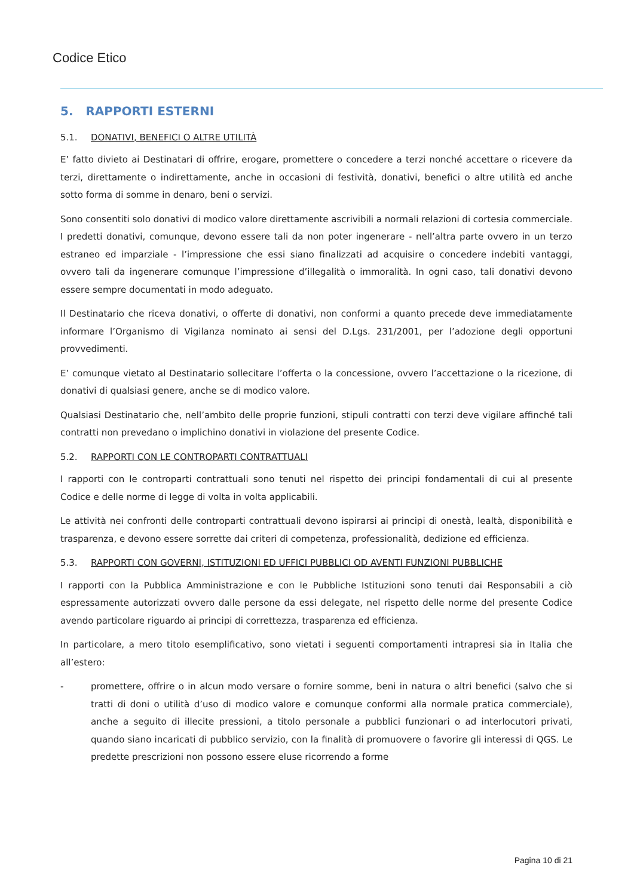Codice Etico
5. RAPPORTI ESTERNI
5.1. DONATIVI, BENEFICI O ALTRE UTILITÀ
E’ fatto divieto ai Destinatari di offrire, erogare, promettere o concedere a terzi nonché accettare o ricevere da terzi, direttamente o indirettamente, anche in occasioni di festività, donativi, benefici o altre utilità ed anche sotto forma di somme in denaro, beni o servizi.
Sono consentiti solo donativi di modico valore direttamente ascrivibili a normali relazioni di cortesia commerciale. I predetti donativi, comunque, devono essere tali da non poter ingenerare - nell’altra parte ovvero in un terzo estraneo ed imparziale - l’impressione che essi siano finalizzati ad acquisire o concedere indebiti vantaggi, ovvero tali da ingenerare comunque l’impressione d’illegalità o immoralità. In ogni caso, tali donativi devono essere sempre documentati in modo adeguato.
Il Destinatario che riceva donativi, o offerte di donativi, non conformi a quanto precede deve immediatamente informare l’Organismo di Vigilanza nominato ai sensi del D.Lgs. 231/2001, per l’adozione degli opportuni provvedimenti.
E’ comunque vietato al Destinatario sollecitare l’offerta o la concessione, ovvero l’accettazione o la ricezione, di donativi di qualsiasi genere, anche se di modico valore.
Qualsiasi Destinatario che, nell’ambito delle proprie funzioni, stipuli contratti con terzi deve vigilare affinché tali contratti non prevedano o implichino donativi in violazione del presente Codice.
5.2. RAPPORTI CON LE CONTROPARTI CONTRATTUALI
I rapporti con le controparti contrattuali sono tenuti nel rispetto dei principi fondamentali di cui al presente Codice e delle norme di legge di volta in volta applicabili.
Le attività nei confronti delle controparti contrattuali devono ispirarsi ai principi di onestà, lealtà, disponibilità e trasparenza, e devono essere sorrette dai criteri di competenza, professionalità, dedizione ed efficienza.
5.3. RAPPORTI CON GOVERNI, ISTITUZIONI ED UFFICI PUBBLICI OD AVENTI FUNZIONI PUBBLICHE
I rapporti con la Pubblica Amministrazione e con le Pubbliche Istituzioni sono tenuti dai Responsabili a ciò espressamente autorizzati ovvero dalle persone da essi delegate, nel rispetto delle norme del presente Codice avendo particolare riguardo ai principi di correttezza, trasparenza ed efficienza.
In particolare, a mero titolo esemplificativo, sono vietati i seguenti comportamenti intrapresi sia in Italia che all’estero:
- promettere, offrire o in alcun modo versare o fornire somme, beni in natura o altri benefici (salvo che si tratti di doni o utilità d’uso di modico valore e comunque conformi alla normale pratica commerciale), anche a seguito di illecite pressioni, a titolo personale a pubblici funzionari o ad interlocutori privati, quando siano incaricati di pubblico servizio, con la finalità di promuovere o favorire gli interessi di QGS. Le predette prescrizioni non possono essere eluse ricorrendo a forme
Pagina 10 di 21